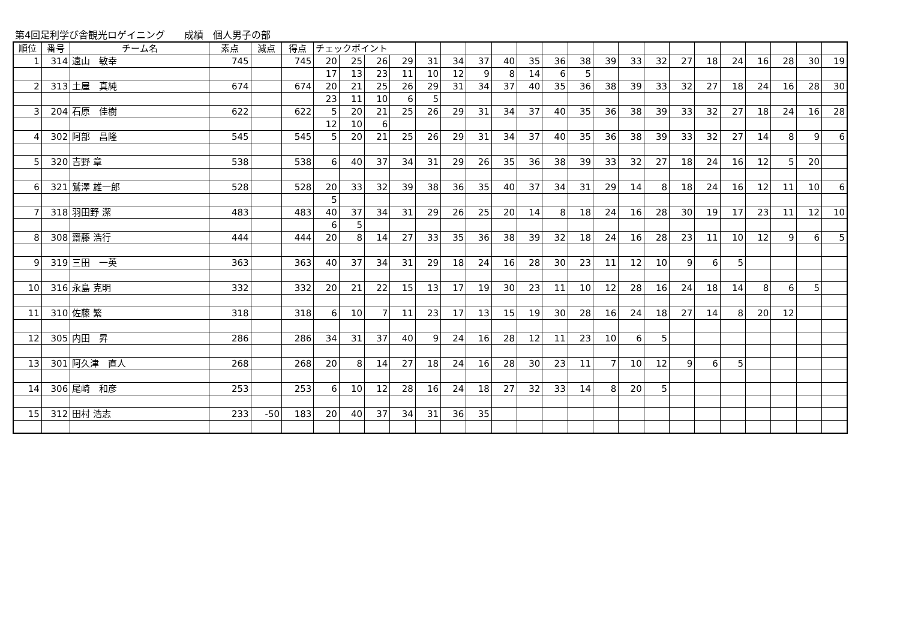第4回足利学び舎観光ロゲイニング　　成績　個人男子の部
| 順位 | 番号 | チーム名 | 素点 | 減点 | 得点 | チェックポイント | | | | | | | | | | | | | | | | | | | | |
| 1 | 314 | 遠山 敏幸 | 745 | | 745 | 20 | 25 | 26 | 29 | 31 | 34 | 37 | 40 | 35 | 36 | 38 | 39 | 33 | 32 | 27 | 18 | 24 | 16 | 28 | 30 | 19 |
| | | | | | | 17 | 13 | 23 | 11 | 10 | 12 | 9 | 8 | 14 | 6 | 5 | | | | | | | | | | |
| 2 | 313 | 土屋 真純 | 674 | | 674 | 20 | 21 | 25 | 26 | 29 | 31 | 34 | 37 | 40 | 35 | 36 | 38 | 39 | 33 | 32 | 27 | 18 | 24 | 16 | 28 | 30 |
| | | | | | | 23 | 11 | 10 | 6 | 5 | | | | | | | | | | | | | | | | |
| 3 | 204 | 石原 佳樹 | 622 | | 622 | 5 | 20 | 21 | 25 | 26 | 29 | 31 | 34 | 37 | 40 | 35 | 36 | 38 | 39 | 33 | 32 | 27 | 18 | 24 | 16 | 28 |
| | | | | | | 12 | 10 | 6 | | | | | | | | | | | | | | | | | | |
| 4 | 302 | 阿部 昌隆 | 545 | | 545 | 5 | 20 | 21 | 25 | 26 | 29 | 31 | 34 | 37 | 40 | 35 | 36 | 38 | 39 | 33 | 32 | 27 | 14 | 8 | 9 | 6 |
| 5 | 320 | 吉野 章 | 538 | | 538 | 6 | 40 | 37 | 34 | 31 | 29 | 26 | 35 | 36 | 38 | 39 | 33 | 32 | 27 | 18 | 24 | 16 | 12 | 5 | 20 | |
| 6 | 321 | 鷲澤 雄一郎 | 528 | | 528 | 20 | 33 | 32 | 39 | 38 | 36 | 35 | 40 | 37 | 34 | 31 | 29 | 14 | 8 | 18 | 24 | 16 | 12 | 11 | 10 | 6 |
| | | | | | | 5 | | | | | | | | | | | | | | | | | | | | |
| 7 | 318 | 羽田野 潔 | 483 | | 483 | 40 | 37 | 34 | 31 | 29 | 26 | 25 | 20 | 14 | 8 | 18 | 24 | 16 | 28 | 30 | 19 | 17 | 23 | 11 | 12 | 10 |
| | | | | | | 6 | 5 | | | | | | | | | | | | | | | | | | | |
| 8 | 308 | 齋藤 浩行 | 444 | | 444 | 20 | 8 | 14 | 27 | 33 | 35 | 36 | 38 | 39 | 32 | 18 | 24 | 16 | 28 | 23 | 11 | 10 | 12 | 9 | 6 | 5 |
| 9 | 319 | 三田 一英 | 363 | | 363 | 40 | 37 | 34 | 31 | 29 | 18 | 24 | 16 | 28 | 30 | 23 | 11 | 12 | 10 | 9 | 6 | 5 | | | | |
| 10 | 316 | 永島 克明 | 332 | | 332 | 20 | 21 | 22 | 15 | 13 | 17 | 19 | 30 | 23 | 11 | 10 | 12 | 28 | 16 | 24 | 18 | 14 | 8 | 6 | 5 | |
| 11 | 310 | 佐藤 繁 | 318 | | 318 | 6 | 10 | 7 | 11 | 23 | 17 | 13 | 15 | 19 | 30 | 28 | 16 | 24 | 18 | 27 | 14 | 8 | 20 | 12 | | |
| 12 | 305 | 内田 昇 | 286 | | 286 | 34 | 31 | 37 | 40 | 9 | 24 | 16 | 28 | 12 | 11 | 23 | 10 | 6 | 5 | | | | | | | |
| 13 | 301 | 阿久津 直人 | 268 | | 268 | 20 | 8 | 14 | 27 | 18 | 24 | 16 | 28 | 30 | 23 | 11 | 7 | 10 | 12 | 9 | 6 | 5 | | | | |
| 14 | 306 | 尾崎 和彦 | 253 | | 253 | 6 | 10 | 12 | 28 | 16 | 24 | 18 | 27 | 32 | 33 | 14 | 8 | 20 | 5 | | | | | | | |
| 15 | 312 | 田村 浩志 | 233 | -50 | 183 | 20 | 40 | 37 | 34 | 31 | 36 | 35 | | | | | | | | | | | | | | |